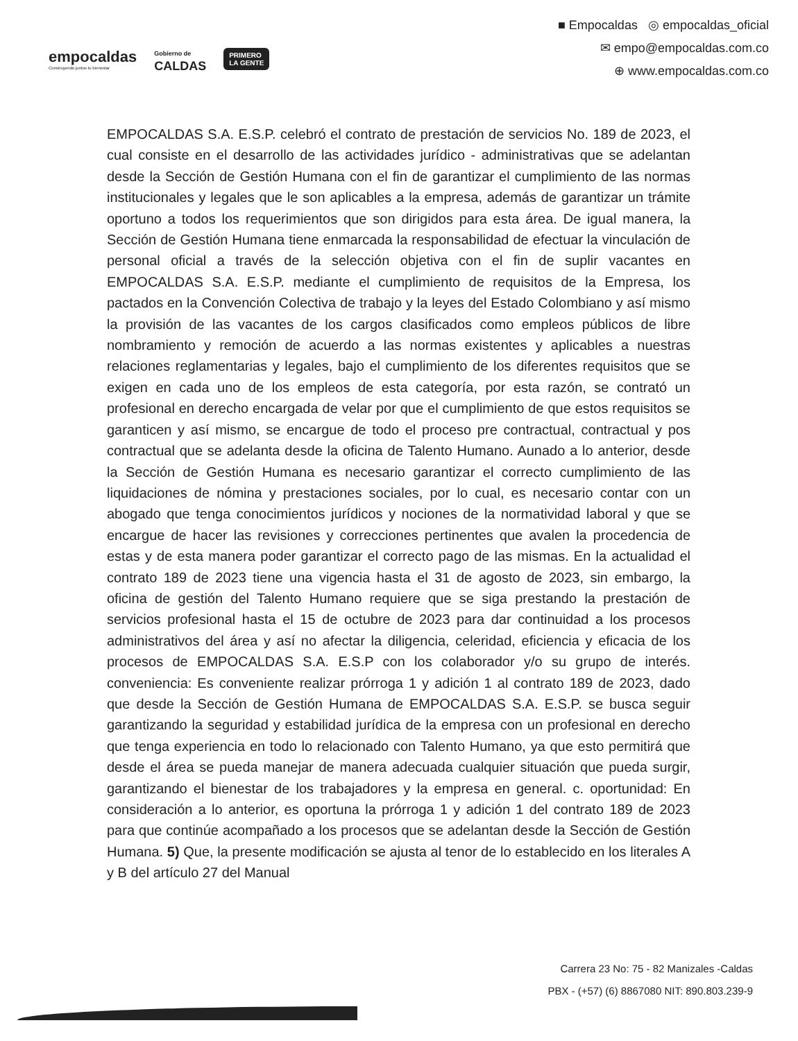empocaldas
Construyendo juntos tu bienestar
Gobierno de
CALDAS
PRIMERO
LA GENTE
■ Empocaldas ◎ empocaldas_oficial
✉ empo@empocaldas.com.co
⊕ www.empocaldas.com.co
EMPOCALDAS S.A. E.S.P. celebró el contrato de prestación de servicios No. 189 de 2023, el cual consiste en el desarrollo de las actividades jurídico - administrativas que se adelantan desde la Sección de Gestión Humana con el fin de garantizar el cumplimiento de las normas institucionales y legales que le son aplicables a la empresa, además de garantizar un trámite oportuno a todos los requerimientos que son dirigidos para esta área. De igual manera, la Sección de Gestión Humana tiene enmarcada la responsabilidad de efectuar la vinculación de personal oficial a través de la selección objetiva con el fin de suplir vacantes en EMPOCALDAS S.A. E.S.P. mediante el cumplimiento de requisitos de la Empresa, los pactados en la Convención Colectiva de trabajo y la leyes del Estado Colombiano y así mismo la provisión de las vacantes de los cargos clasificados como empleos públicos de libre nombramiento y remoción de acuerdo a las normas existentes y aplicables a nuestras relaciones reglamentarias y legales, bajo el cumplimiento de los diferentes requisitos que se exigen en cada uno de los empleos de esta categoría, por esta razón, se contrató un profesional en derecho encargada de velar por que el cumplimiento de que estos requisitos se garanticen y así mismo, se encargue de todo el proceso pre contractual, contractual y pos contractual que se adelanta desde la oficina de Talento Humano. Aunado a lo anterior, desde la Sección de Gestión Humana es necesario garantizar el correcto cumplimiento de las liquidaciones de nómina y prestaciones sociales, por lo cual, es necesario contar con un abogado que tenga conocimientos jurídicos y nociones de la normatividad laboral y que se encargue de hacer las revisiones y correcciones pertinentes que avalen la procedencia de estas y de esta manera poder garantizar el correcto pago de las mismas. En la actualidad el contrato 189 de 2023 tiene una vigencia hasta el 31 de agosto de 2023, sin embargo, la oficina de gestión del Talento Humano requiere que se siga prestando la prestación de servicios profesional hasta el 15 de octubre de 2023 para dar continuidad a los procesos administrativos del área y así no afectar la diligencia, celeridad, eficiencia y eficacia de los procesos de EMPOCALDAS S.A. E.S.P con los colaborador y/o su grupo de interés. conveniencia: Es conveniente realizar prórroga 1 y adición 1 al contrato 189 de 2023, dado que desde la Sección de Gestión Humana de EMPOCALDAS S.A. E.S.P. se busca seguir garantizando la seguridad y estabilidad jurídica de la empresa con un profesional en derecho que tenga experiencia en todo lo relacionado con Talento Humano, ya que esto permitirá que desde el área se pueda manejar de manera adecuada cualquier situación que pueda surgir, garantizando el bienestar de los trabajadores y la empresa en general. c. oportunidad: En consideración a lo anterior, es oportuna la prórroga 1 y adición 1 del contrato 189 de 2023 para que continúe acompañado a los procesos que se adelantan desde la Sección de Gestión Humana. 5) Que, la presente modificación se ajusta al tenor de lo establecido en los literales A y B del artículo 27 del Manual
Carrera 23 No: 75 - 82 Manizales -Caldas
PBX - (+57) (6) 8867080 NIT: 890.803.239-9